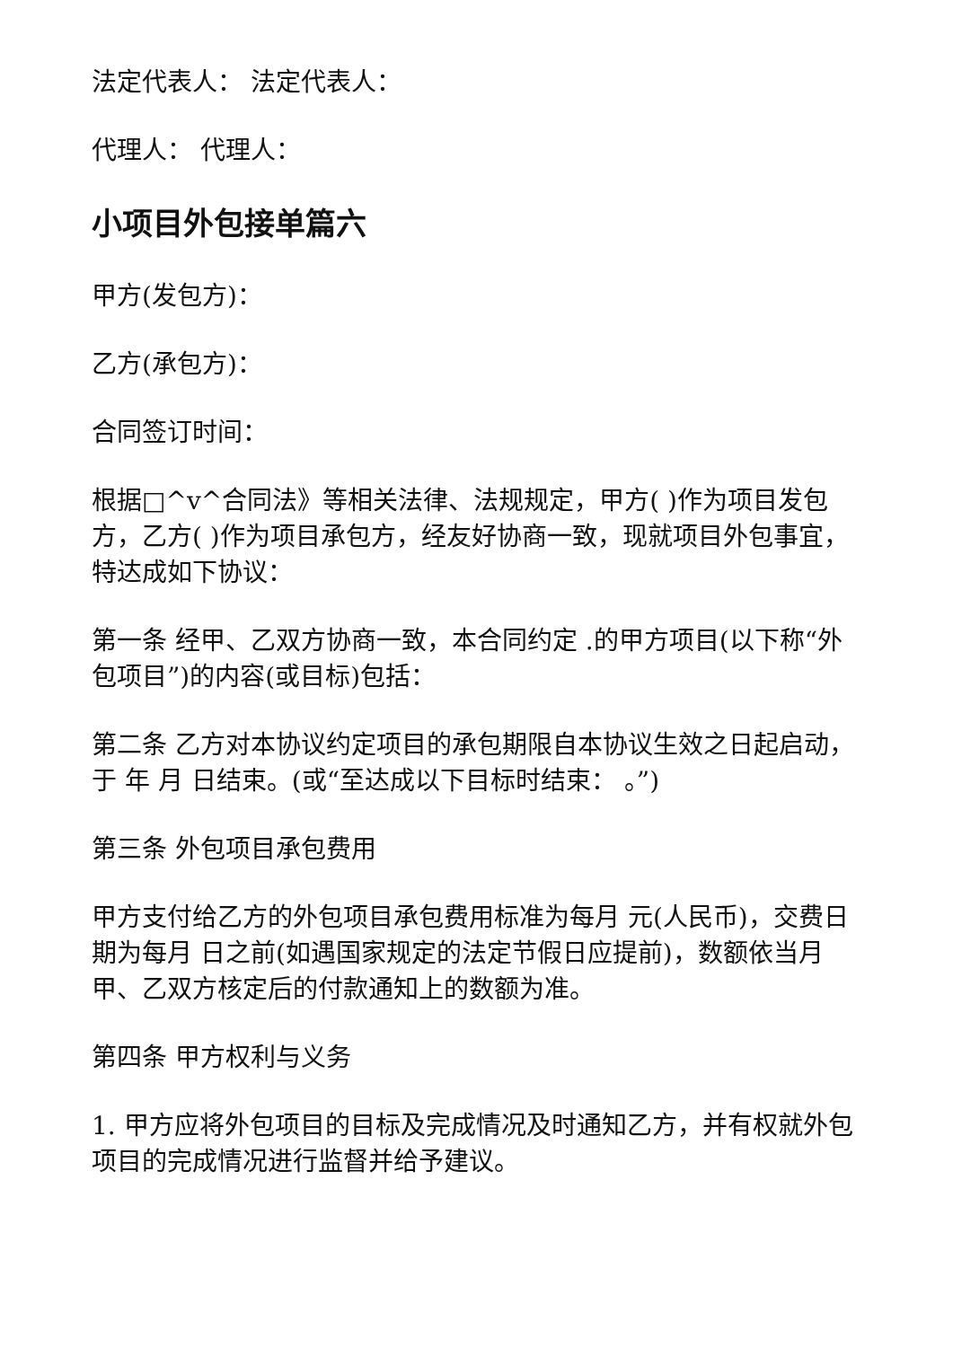法定代表人： 法定代表人：
代理人： 代理人：
小项目外包接单篇六
甲方(发包方)：
乙方(承包方)：
合同签订时间：
根据□^v^合同法》等相关法律、法规规定，甲方( )作为项目发包方，乙方( )作为项目承包方，经友好协商一致，现就项目外包事宜，特达成如下协议：
第一条 经甲、乙双方协商一致，本合同约定 .的甲方项目(以下称“外包项目”)的内容(或目标)包括：
第二条 乙方对本协议约定项目的承包期限自本协议生效之日起启动， 于 年 月 日结束。(或“至达成以下目标时结束： 。”)
第三条 外包项目承包费用
甲方支付给乙方的外包项目承包费用标准为每月 元(人民币)，交费日期为每月 日之前(如遇国家规定的法定节假日应提前)，数额依当月甲、乙双方核定后的付款通知上的数额为准。
第四条 甲方权利与义务
1. 甲方应将外包项目的目标及完成情况及时通知乙方，并有权就外包项目的完成情况进行监督并给予建议。